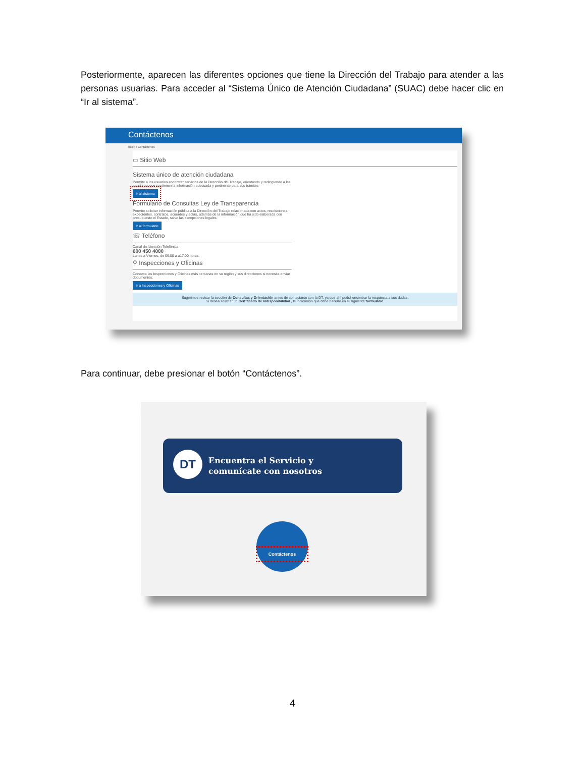Posteriormente, aparecen las diferentes opciones que tiene la Dirección del Trabajo para atender a las personas usuarias. Para acceder al “Sistema Único de Atención Ciudadana” (SUAC) debe hacer clic en “Ir al sistema”.
Contáctenos
Inicio / Contáctenos
▭ Sitio Web
Sistema único de atención ciudadana
Permite a los usuarios encontrar servicios de la Dirección del Trabajo, orientando y redirigiendo a las secciones que contienen la información adecuada y pertinente para sus trámites
Ir al sistema
Formulario de Consultas Ley de Transparencia
Permite solicitar información pública a la Dirección del Trabajo relacionada con actos, resoluciones, expedientes, contratos, acuerdos y actas, además de la información que ha sido elaborada con presupuesto el Estado, salvo las excepciones legales.
Ir al formulario
☏ Teléfono
Canal de Atención Telefónica
600 450 4000
Lunes a Viernes, de 09:00 a a17:00 horas.
⚲ Inspecciones y Oficinas
Conozca las Inspecciones y Oficinas más cercanas en su región y sus direcciones si necesita enviar documentos.
Ir a Inspecciones y Oficinas
Sugerimos revisar la sección de Consultas y Orientación antes de contactarse con la DT, ya que ahí podrá encontrar la respuesta a sus dudas.
Si desea solicitar un Certificado de Indisponibilidad , le indicamos que debe hacerlo en el siguiente formulario.
Para continuar, debe presionar el botón “Contáctenos”.
DT
Encuentra el Servicio y
comunícate con nosotros
Contáctenos
4